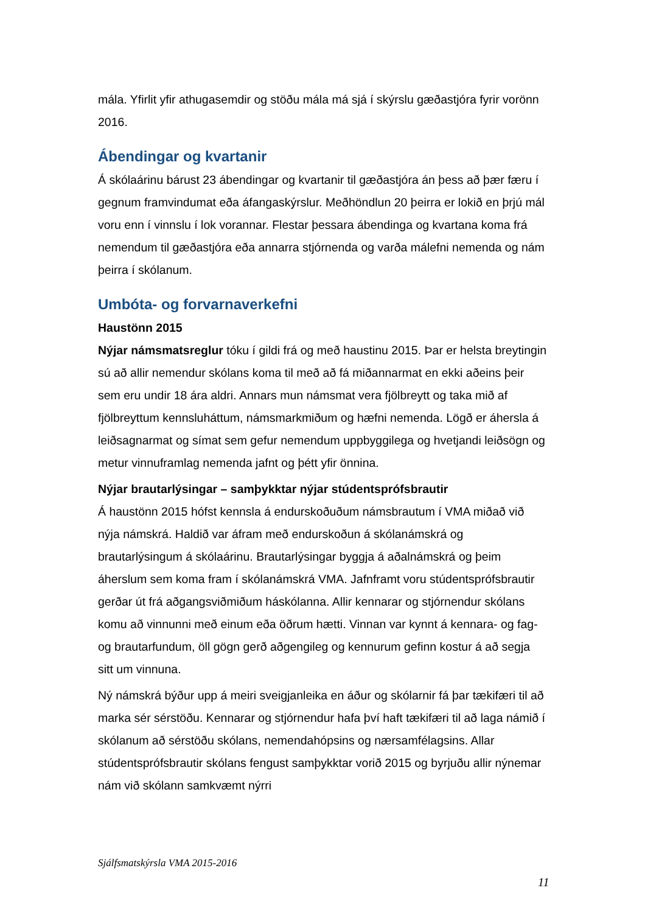mála. Yfirlit yfir athugasemdir og stöðu mála má sjá í skýrslu gæðastjóra fyrir vorönn 2016.
Ábendingar og kvartanir
Á skólaárinu bárust 23 ábendingar og kvartanir til gæðastjóra án þess að þær færu í gegnum framvindumat eða áfangaskýrslur. Meðhöndlun 20 þeirra er lokið en þrjú mál voru enn í vinnslu í lok vorannar. Flestar þessara ábendinga og kvartana koma frá nemendum til gæðastjóra eða annarra stjórnenda og varða málefni nemenda og nám þeirra í skólanum.
Umbóta- og forvarnaverkefni
Haustönn 2015
Nýjar námsmatsreglur tóku í gildi frá og með haustinu 2015. Þar er helsta breytingin sú að allir nemendur skólans koma til með að fá miðannarmat en ekki aðeins þeir sem eru undir 18 ára aldri. Annars mun námsmat vera fjölbreytt og taka mið af fjölbreyttum kennsluháttum, námsmarkmiðum og hæfni nemenda. Lögð er áhersla á leiðsagnarmat og símat sem gefur nemendum uppbyggilega og hvetjandi leiðsögn og metur vinnuframlag nemenda jafnt og þétt yfir önnina.
Nýjar brautarlýsingar – samþykktar nýjar stúdentsprófsbrautir
Á haustönn 2015 hófst kennsla á endurskoðuðum námsbrautum í VMA miðað við nýja námskrá. Haldið var áfram með endurskoðun á skólanámskrá og brautarlýsingum á skólaárinu. Brautarlýsingar byggja á aðalnámskrá og þeim áherslum sem koma fram í skólanámskrá VMA. Jafnframt voru stúdentsprófsbrautir gerðar út frá aðgangsviðmiðum háskólanna. Allir kennarar og stjórnendur skólans komu að vinnunni með einum eða öðrum hætti. Vinnan var kynnt á kennara- og fag- og brautarfundum, öll gögn gerð aðgengileg og kennurum gefinn kostur á að segja sitt um vinnuna.
Ný námskrá býður upp á meiri sveigjanleika en áður og skólarnir fá þar tækifæri til að marka sér sérstöðu. Kennarar og stjórnendur hafa því haft tækifæri til að laga námið í skólanum að sérstöðu skólans, nemendahópsins og nærsamfélagsins. Allar stúdentsprófsbrautir skólans fengust samþykktar vorið 2015 og byrjuðu allir nýnemar nám við skólann samkvæmt nýrri
Sjálfsmatskýrsla VMA 2015-2016
11